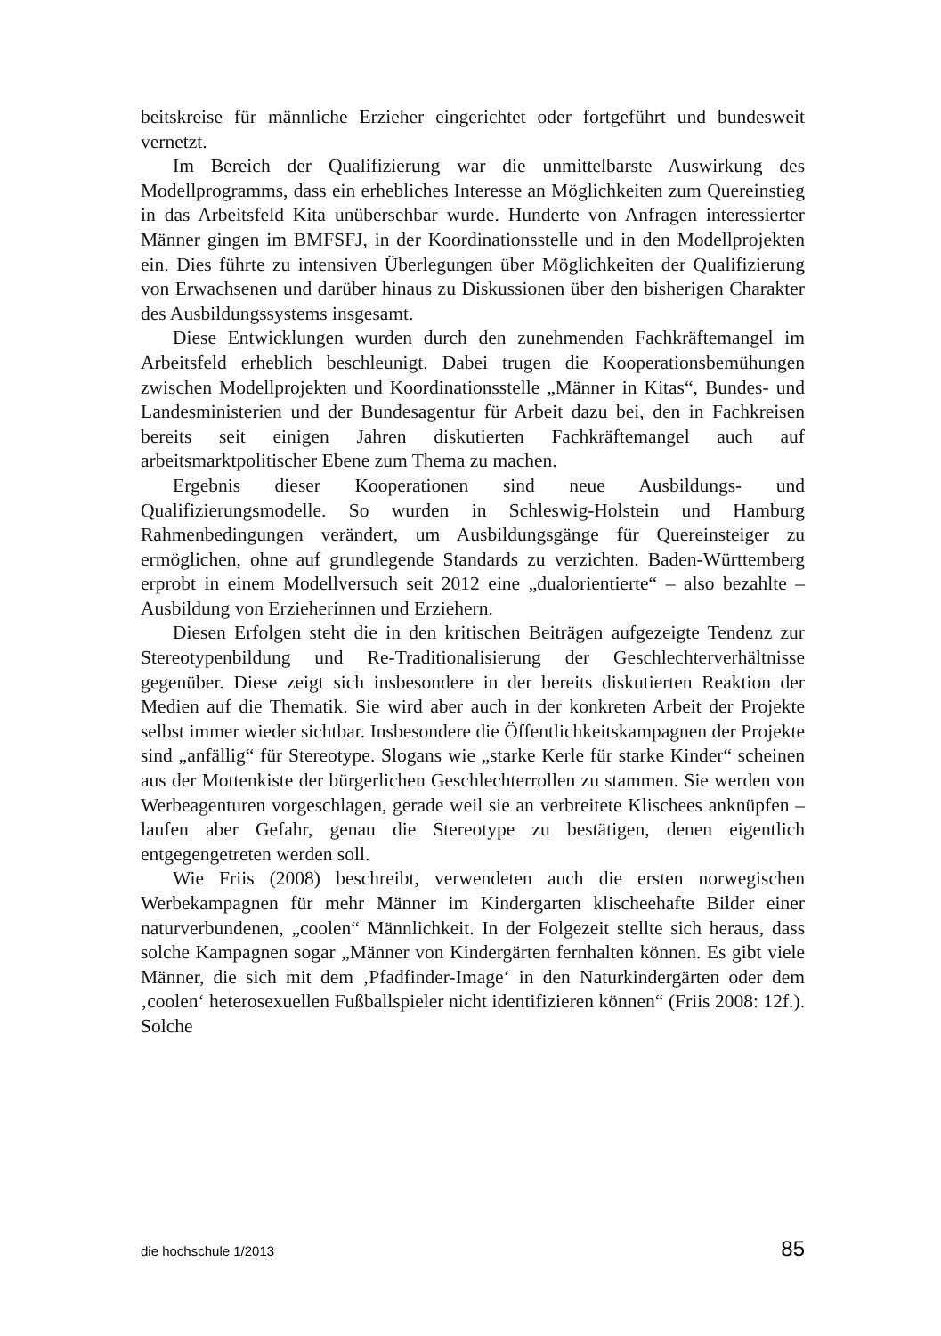beitskreise für männliche Erzieher eingerichtet oder fortgeführt und bundesweit vernetzt.
Im Bereich der Qualifizierung war die unmittelbarste Auswirkung des Modellprogramms, dass ein erhebliches Interesse an Möglichkeiten zum Quereinstieg in das Arbeitsfeld Kita unübersehbar wurde. Hunderte von Anfragen interessierter Männer gingen im BMFSFJ, in der Koordinationsstelle und in den Modellprojekten ein. Dies führte zu intensiven Überlegungen über Möglichkeiten der Qualifizierung von Erwachsenen und darüber hinaus zu Diskussionen über den bisherigen Charakter des Ausbildungssystems insgesamt.
Diese Entwicklungen wurden durch den zunehmenden Fachkräftemangel im Arbeitsfeld erheblich beschleunigt. Dabei trugen die Kooperationsbemühungen zwischen Modellprojekten und Koordinationsstelle „Männer in Kitas“, Bundes- und Landesministerien und der Bundesagentur für Arbeit dazu bei, den in Fachkreisen bereits seit einigen Jahren diskutierten Fachkräftemangel auch auf arbeitsmarktpolitischer Ebene zum Thema zu machen.
Ergebnis dieser Kooperationen sind neue Ausbildungs- und Qualifizierungsmodelle. So wurden in Schleswig-Holstein und Hamburg Rahmenbedingungen verändert, um Ausbildungsgänge für Quereinsteiger zu ermöglichen, ohne auf grundlegende Standards zu verzichten. Baden-Württemberg erprobt in einem Modellversuch seit 2012 eine „dualorientierte“ – also bezahlte – Ausbildung von Erzieherinnen und Erziehern.
Diesen Erfolgen steht die in den kritischen Beiträgen aufgezeigte Tendenz zur Stereotypenbildung und Re-Traditionalisierung der Geschlechterverhältnisse gegenüber. Diese zeigt sich insbesondere in der bereits diskutierten Reaktion der Medien auf die Thematik. Sie wird aber auch in der konkreten Arbeit der Projekte selbst immer wieder sichtbar. Insbesondere die Öffentlichkeitskampagnen der Projekte sind „anfällig“ für Stereotype. Slogans wie „starke Kerle für starke Kinder“ scheinen aus der Mottenkiste der bürgerlichen Geschlechterrollen zu stammen. Sie werden von Werbeagenturen vorgeschlagen, gerade weil sie an verbreitete Klischees anknüpfen – laufen aber Gefahr, genau die Stereotype zu bestätigen, denen eigentlich entgegengetreten werden soll.
Wie Friis (2008) beschreibt, verwendeten auch die ersten norwegischen Werbekampagnen für mehr Männer im Kindergarten klischeehafte Bilder einer naturverbundenen, „coolen“ Männlichkeit. In der Folgezeit stellte sich heraus, dass solche Kampagnen sogar „Männer von Kindergärten fernhalten können. Es gibt viele Männer, die sich mit dem ‚Pfadfinder-Image‘ in den Naturkindergärten oder dem ‚coolen‘ heterosexuellen Fußballspieler nicht identifizieren können“ (Friis 2008: 12f.). Solche
die hochschule 1/2013 85